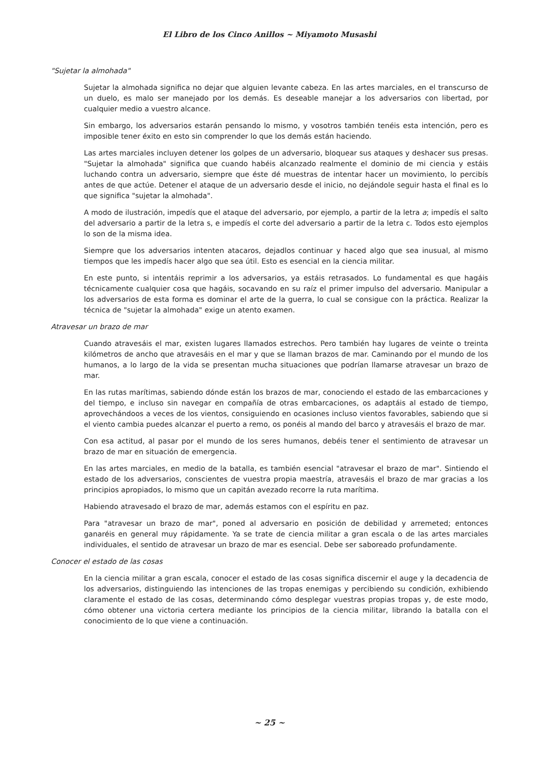El Libro de los Cinco Anillos ~ Miyamoto Musashi
"Sujetar la almohada"
Sujetar la almohada significa no dejar que alguien levante cabeza. En las artes marciales, en el transcurso de un duelo, es malo ser manejado por los demás. Es deseable manejar a los adversarios con libertad, por cualquier medio a vuestro alcance.
Sin embargo, los adversarios estarán pensando lo mismo, y vosotros también tenéis esta intención, pero es imposible tener éxito en esto sin comprender lo que los demás están haciendo.
Las artes marciales incluyen detener los golpes de un adversario, bloquear sus ataques y deshacer sus presas. "Sujetar la almohada" significa que cuando habéis alcanzado realmente el dominio de mi ciencia y estáis luchando contra un adversario, siempre que éste dé muestras de intentar hacer un movimiento, lo percibís antes de que actúe. Detener el ataque de un adversario desde el inicio, no dejándole seguir hasta el final es lo que significa "sujetar la almohada".
A modo de ilustración, impedís que el ataque del adversario, por ejemplo, a partir de la letra a; impedís el salto del adversario a partir de la letra s, e impedís el corte del adversario a partir de la letra c. Todos esto ejemplos lo son de la misma idea.
Siempre que los adversarios intenten atacaros, dejadlos continuar y haced algo que sea inusual, al mismo tiempos que les impedís hacer algo que sea útil. Esto es esencial en la ciencia militar.
En este punto, si intentáis reprimir a los adversarios, ya estáis retrasados. Lo fundamental es que hagáis técnicamente cualquier cosa que hagáis, socavando en su raíz el primer impulso del adversario. Manipular a los adversarios de esta forma es dominar el arte de la guerra, lo cual se consigue con la práctica. Realizar la técnica de "sujetar la almohada" exige un atento examen.
Atravesar un brazo de mar
Cuando atravesáis el mar, existen lugares llamados estrechos. Pero también hay lugares de veinte o treinta kilómetros de ancho que atravesáis en el mar y que se llaman brazos de mar. Caminando por el mundo de los humanos, a lo largo de la vida se presentan mucha situaciones que podrían llamarse atravesar un brazo de mar.
En las rutas marítimas, sabiendo dónde están los brazos de mar, conociendo el estado de las embarcaciones y del tiempo, e incluso sin navegar en compañía de otras embarcaciones, os adaptáis al estado de tiempo, aprovechándoos a veces de los vientos, consiguiendo en ocasiones incluso vientos favorables, sabiendo que si el viento cambia puedes alcanzar el puerto a remo, os ponéis al mando del barco y atravesáis el brazo de mar.
Con esa actitud, al pasar por el mundo de los seres humanos, debéis tener el sentimiento de atravesar un brazo de mar en situación de emergencia.
En las artes marciales, en medio de la batalla, es también esencial "atravesar el brazo de mar". Sintiendo el estado de los adversarios, conscientes de vuestra propia maestría, atravesáis el brazo de mar gracias a los principios apropiados, lo mismo que un capitán avezado recorre la ruta marítima.
Habiendo atravesado el brazo de mar, además estamos con el espíritu en paz.
Para "atravesar un brazo de mar", poned al adversario en posición de debilidad y arremeted; entonces ganaréis en general muy rápidamente. Ya se trate de ciencia militar a gran escala o de las artes marciales individuales, el sentido de atravesar un brazo de mar es esencial. Debe ser saboreado profundamente.
Conocer el estado de las cosas
En la ciencia militar a gran escala, conocer el estado de las cosas significa discernir el auge y la decadencia de los adversarios, distinguiendo las intenciones de las tropas enemigas y percibiendo su condición, exhibiendo claramente el estado de las cosas, determinando cómo desplegar vuestras propias tropas y, de este modo, cómo obtener una victoria certera mediante los principios de la ciencia militar, librando la batalla con el conocimiento de lo que viene a continuación.
~ 25 ~